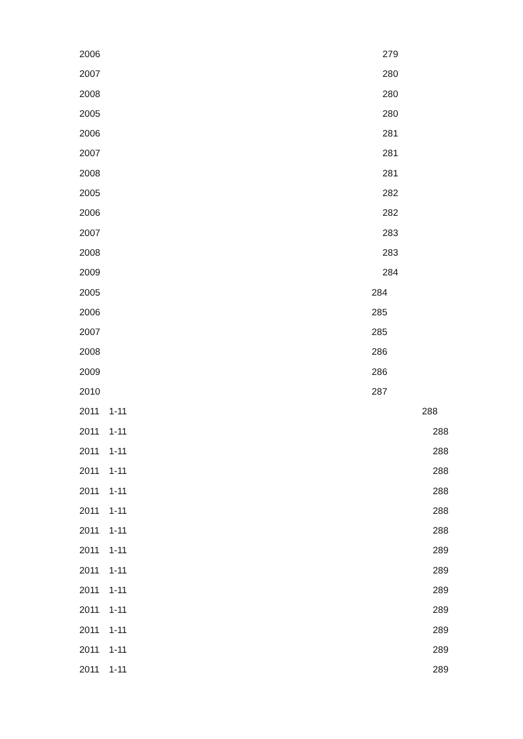2006 279
2007 280
2008 280
2005 280
2006 281
2007 281
2008 281
2005 282
2006 282
2007 283
2008 283
2009 284
2005 284
2006 285
2007 285
2008 286
2009 286
2010 287
2011 1-11 288
2011 1-11 288
2011 1-11 288
2011 1-11 288
2011 1-11 288
2011 1-11 288
2011 1-11 288
2011 1-11 289
2011 1-11 289
2011 1-11 289
2011 1-11 289
2011 1-11 289
2011 1-11 289
2011 1-11 289